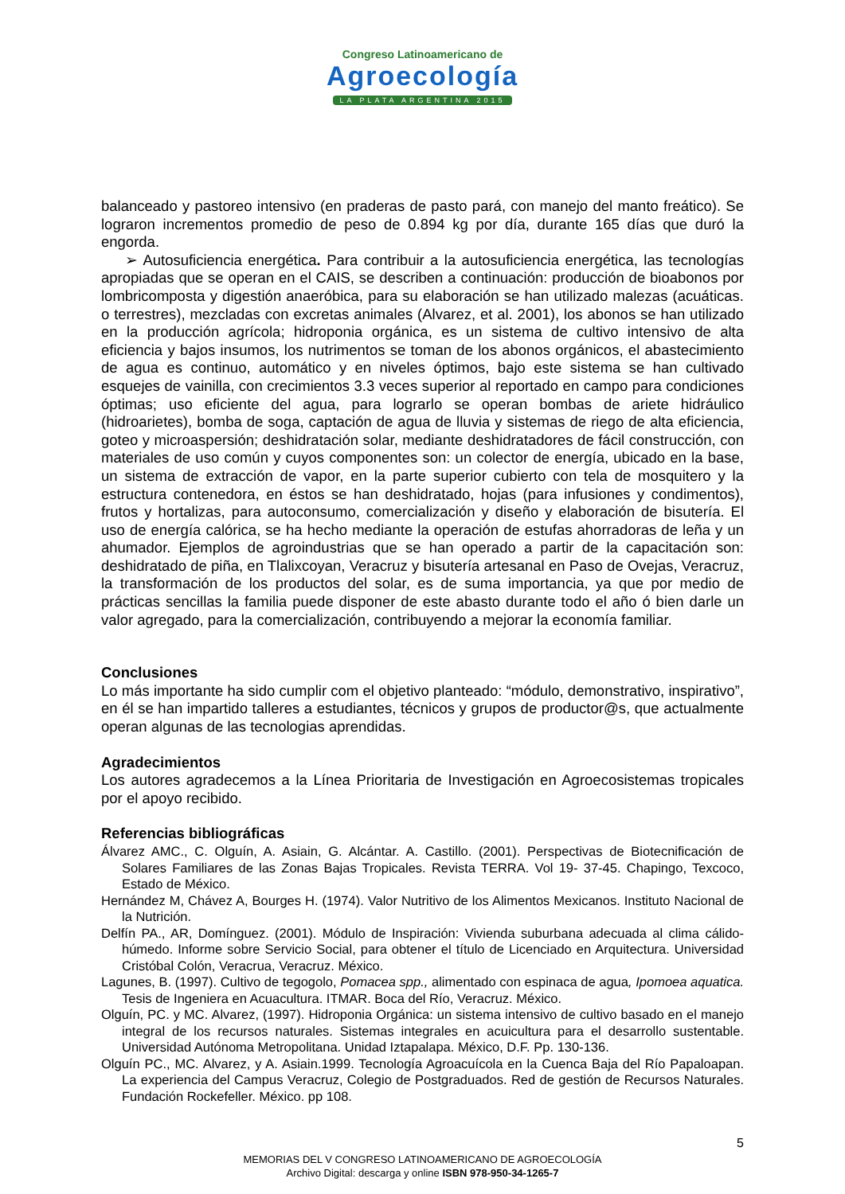Congreso Latinoamericano de
Agroecología
LA PLATA ARGENTINA 2015
balanceado y pastoreo intensivo (en praderas de pasto pará, con manejo del manto freático). Se lograron incrementos promedio de peso de 0.894 kg por día, durante 165 días que duró la engorda.
➢ Autosuficiencia energética. Para contribuir a la autosuficiencia energética, las tecnologías apropiadas que se operan en el CAIS, se describen a continuación: producción de bioabonos por lombricomposta y digestión anaeróbica, para su elaboración se han utilizado malezas (acuáticas. o terrestres), mezcladas con excretas animales (Alvarez, et al. 2001), los abonos se han utilizado en la producción agrícola; hidroponia orgánica, es un sistema de cultivo intensivo de alta eficiencia y bajos insumos, los nutrimentos se toman de los abonos orgánicos, el abastecimiento de agua es continuo, automático y en niveles óptimos, bajo este sistema se han cultivado esquejes de vainilla, con crecimientos 3.3 veces superior al reportado en campo para condiciones óptimas; uso eficiente del agua, para lograrlo se operan bombas de ariete hidráulico (hidroarietes), bomba de soga, captación de agua de lluvia y sistemas de riego de alta eficiencia, goteo y microaspersión; deshidratación solar, mediante deshidratadores de fácil construcción, con materiales de uso común y cuyos componentes son: un colector de energía, ubicado en la base, un sistema de extracción de vapor, en la parte superior cubierto con tela de mosquitero y la estructura contenedora, en éstos se han deshidratado, hojas (para infusiones y condimentos), frutos y hortalizas, para autoconsumo, comercialización y diseño y elaboración de bisutería. El uso de energía calórica, se ha hecho mediante la operación de estufas ahorradoras de leña y un ahumador. Ejemplos de agroindustrias que se han operado a partir de la capacitación son: deshidratado de piña, en Tlalixcoyan, Veracruz y bisutería artesanal en Paso de Ovejas, Veracruz, la transformación de los productos del solar, es de suma importancia, ya que por medio de prácticas sencillas la familia puede disponer de este abasto durante todo el año ó bien darle un valor agregado, para la comercialización, contribuyendo a mejorar la economía familiar.
Conclusiones
Lo más importante ha sido cumplir com el objetivo planteado: “módulo, demonstrativo, inspirativo”, en él se han impartido talleres a estudiantes, técnicos y grupos de productor@s, que actualmente operan algunas de las tecnologias aprendidas.
Agradecimientos
Los autores agradecemos a la Línea Prioritaria de Investigación en Agroecosistemas tropicales por el apoyo recibido.
Referencias bibliográficas
Álvarez AMC., C. Olguín, A. Asiain, G. Alcántar. A. Castillo. (2001). Perspectivas de Biotecnificación de Solares Familiares de las Zonas Bajas Tropicales. Revista TERRA. Vol 19- 37-45. Chapingo, Texcoco, Estado de México.
Hernández M, Chávez A, Bourges H. (1974). Valor Nutritivo de los Alimentos Mexicanos. Instituto Nacional de la Nutrición.
Delfín PA., AR, Domínguez. (2001). Módulo de Inspiración: Vivienda suburbana adecuada al clima cálido-húmedo. Informe sobre Servicio Social, para obtener el título de Licenciado en Arquitectura. Universidad Cristóbal Colón, Veracrua, Veracruz. México.
Lagunes, B. (1997). Cultivo de tegogolo, Pomacea spp., alimentado con espinaca de agua, Ipomoea aquatica. Tesis de Ingeniera en Acuacultura. ITMAR. Boca del Río, Veracruz. México.
Olguín, PC. y MC. Alvarez, (1997). Hidroponia Orgánica: un sistema intensivo de cultivo basado en el manejo integral de los recursos naturales. Sistemas integrales en acuicultura para el desarrollo sustentable. Universidad Autónoma Metropolitana. Unidad Iztapalapa. México, D.F. Pp. 130-136.
Olguín PC., MC. Alvarez, y A. Asiain.1999. Tecnología Agroacuícola en la Cuenca Baja del Río Papaloapan. La experiencia del Campus Veracruz, Colegio de Postgraduados. Red de gestión de Recursos Naturales. Fundación Rockefeller. México. pp 108.
5
MEMORIAS DEL V CONGRESO LATINOAMERICANO DE AGROECOLOGÍA
Archivo Digital: descarga y online ISBN 978-950-34-1265-7